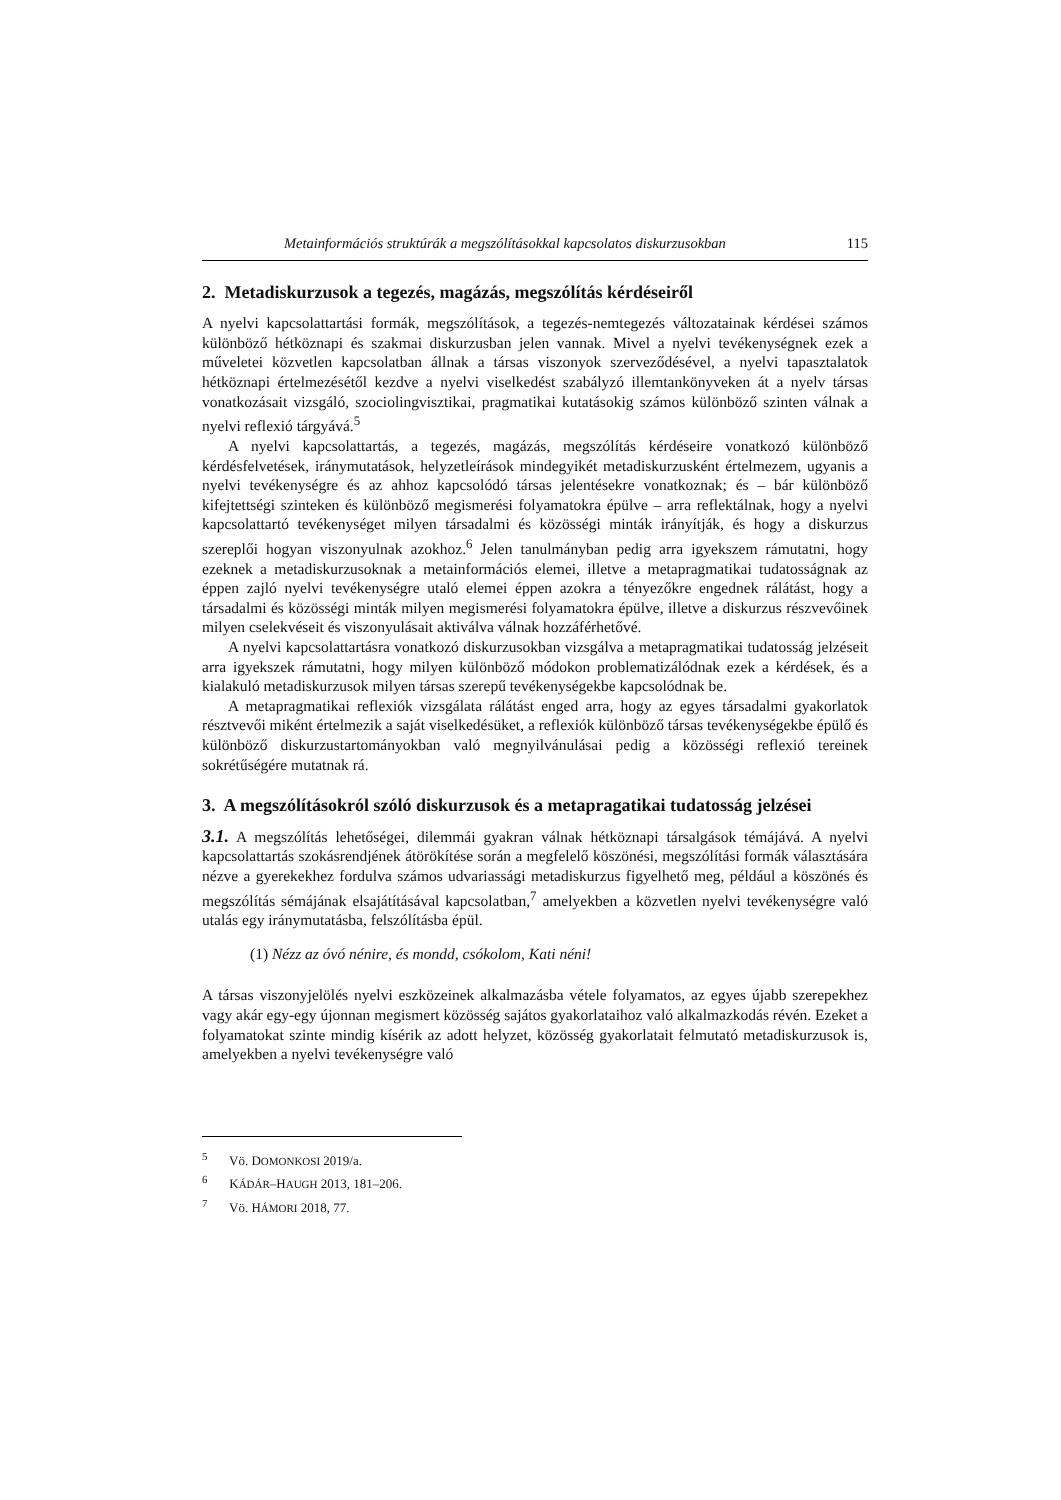Metainformációs struktúrák a megszólításokkal kapcsolatos diskurzusokban 115
2. Metadiskurzusok a tegezés, magázás, megszólítás kérdéseiről
A nyelvi kapcsolattartási formák, megszólítások, a tegezés-nemtegezés változatainak kérdései számos különböző hétköznapi és szakmai diskurzusban jelen vannak. Mivel a nyelvi tevékenységnek ezek a műveletei közvetlen kapcsolatban állnak a társas viszonyok szerveződésével, a nyelvi tapasztalatok hétköznapi értelmezésétől kezdve a nyelvi viselkedést szabályzó illemtankönyveken át a nyelv társas vonatkozásait vizsgáló, szociolingvisztikai, pragmatikai kutatásokig számos különböző szinten válnak a nyelvi reflexió tárgyává.<sup>5</sup>
A nyelvi kapcsolattartás, a tegezés, magázás, megszólítás kérdéseire vonatkozó különböző kérdésfelvetések, iránymutatások, helyzetleírások mindegyikét metadiskurzusként értelmezem, ugyanis a nyelvi tevékenységre és az ahhoz kapcsolódó társas jelentésekre vonatkoznak; és – bár különböző kifejtettségi szinteken és különböző megismerési folyamatokra épülve – arra reflektálnak, hogy a nyelvi kapcsolattartó tevékenységet milyen társadalmi és közösségi minták irányítják, és hogy a diskurzus szereplői hogyan viszonyulnak azokhoz.<sup>6</sup> Jelen tanulmányban pedig arra igyekszem rámutatni, hogy ezeknek a metadiskurzusoknak a metainformációs elemei, illetve a metapragmatikai tudatosságnak az éppen zajló nyelvi tevékenységre utaló elemei éppen azokra a tényezőkre engednek rálátást, hogy a társadalmi és közösségi minták milyen megismerési folyamatokra épülve, illetve a diskurzus részvevőinek milyen cselekvéseit és viszonyulásait aktiválva válnak hozzáférhetővé.
A nyelvi kapcsolattartásra vonatkozó diskurzusokban vizsgálva a metapragmatikai tudatosság jelzéseit arra igyekszek rámutatni, hogy milyen különböző módokon problematizálódnak ezek a kérdések, és a kialakuló metadiskurzusok milyen társas szerepű tevékenységekbe kapcsolódnak be.
A metapragmatikai reflexiók vizsgálata rálátást enged arra, hogy az egyes társadalmi gyakorlatok résztvevői miként értelmezik a saját viselkedésüket, a reflexiók különböző társas tevékenységekbe épülő és különböző diskurzustartományokban való megnyilvánulásai pedig a közösségi reflexió tereinek sokrétűségére mutatnak rá.
3. A megszólításokról szóló diskurzusok és a metapragatikai tudatosság jelzései
3.1. A megszólítás lehetőségei, dilemmái gyakran válnak hétköznapi társalgások témájává. A nyelvi kapcsolattartás szokásrendjének átörökítése során a megfelelő köszönési, megszólítási formák választására nézve a gyerekekhez fordulva számos udvariassági metadiskurzus figyelhető meg, például a köszönés és megszólítás sémájának elsajátításával kapcsolatban,<sup>7</sup> amelyekben a közvetlen nyelvi tevékenységre való utalás egy iránymutatásba, felszólításba épül.
(1) Nézz az óvó nénire, és mondd, csókolom, Kati néni!
A társas viszonyjelölés nyelvi eszközeinek alkalmazásba vétele folyamatos, az egyes újabb szerepekhez vagy akár egy-egy újonnan megismert közösség sajátos gyakorlataihoz való alkalmazkodás révén. Ezeket a folyamatokat szinte mindig kísérik az adott helyzet, közösség gyakorlatait felmutató metadiskurzusok is, amelyekben a nyelvi tevékenységre való
<sup>5</sup> Vö. DOMONKOSI 2019/a.
<sup>6</sup> KÁDÁR–HAUGH 2013, 181–206.
<sup>7</sup> Vö. HÁMORI 2018, 77.